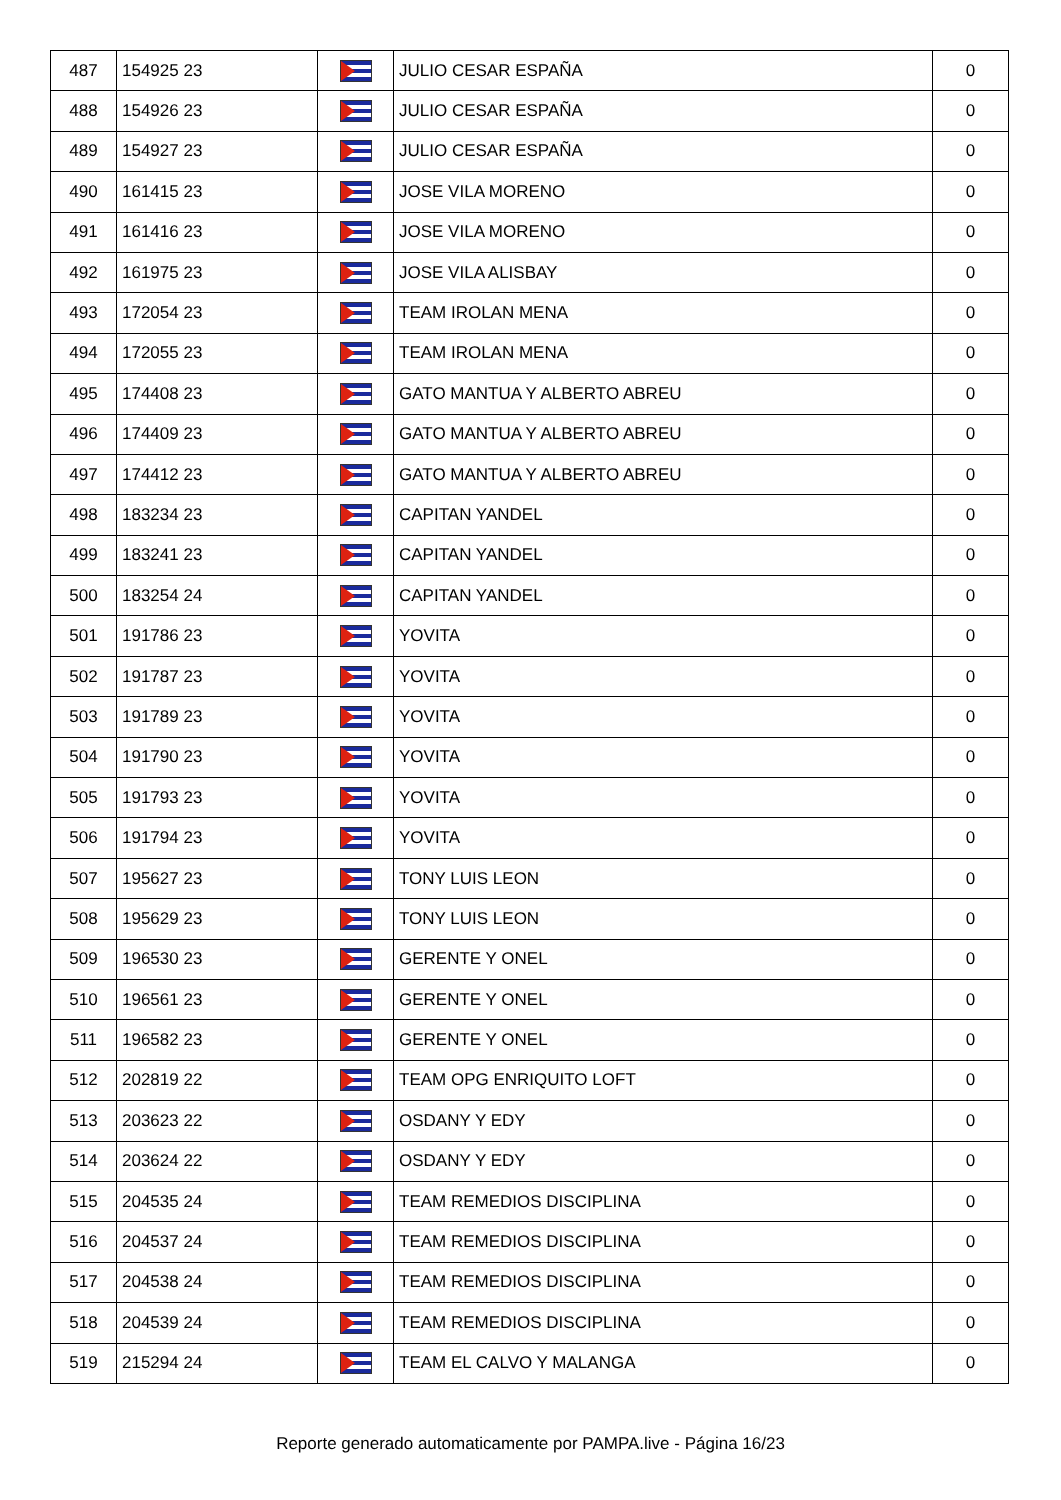| 487 | 154925 23 | | JULIO CESAR ESPAÑA | 0 |
| 488 | 154926 23 | | JULIO CESAR ESPAÑA | 0 |
| 489 | 154927 23 | | JULIO CESAR ESPAÑA | 0 |
| 490 | 161415 23 | | JOSE VILA MORENO | 0 |
| 491 | 161416 23 | | JOSE VILA MORENO | 0 |
| 492 | 161975 23 | | JOSE VILA ALISBAY | 0 |
| 493 | 172054 23 | | TEAM IROLAN MENA | 0 |
| 494 | 172055 23 | | TEAM IROLAN MENA | 0 |
| 495 | 174408 23 | | GATO MANTUA Y ALBERTO ABREU | 0 |
| 496 | 174409 23 | | GATO MANTUA Y ALBERTO ABREU | 0 |
| 497 | 174412 23 | | GATO MANTUA Y ALBERTO ABREU | 0 |
| 498 | 183234 23 | | CAPITAN YANDEL | 0 |
| 499 | 183241 23 | | CAPITAN YANDEL | 0 |
| 500 | 183254 24 | | CAPITAN YANDEL | 0 |
| 501 | 191786 23 | | YOVITA | 0 |
| 502 | 191787 23 | | YOVITA | 0 |
| 503 | 191789 23 | | YOVITA | 0 |
| 504 | 191790 23 | | YOVITA | 0 |
| 505 | 191793 23 | | YOVITA | 0 |
| 506 | 191794 23 | | YOVITA | 0 |
| 507 | 195627 23 | | TONY LUIS LEON | 0 |
| 508 | 195629 23 | | TONY LUIS LEON | 0 |
| 509 | 196530 23 | | GERENTE Y ONEL | 0 |
| 510 | 196561 23 | | GERENTE Y ONEL | 0 |
| 511 | 196582 23 | | GERENTE Y ONEL | 0 |
| 512 | 202819 22 | | TEAM OPG ENRIQUITO LOFT | 0 |
| 513 | 203623 22 | | OSDANY Y EDY | 0 |
| 514 | 203624 22 | | OSDANY Y EDY | 0 |
| 515 | 204535 24 | | TEAM REMEDIOS DISCIPLINA | 0 |
| 516 | 204537 24 | | TEAM REMEDIOS DISCIPLINA | 0 |
| 517 | 204538 24 | | TEAM REMEDIOS DISCIPLINA | 0 |
| 518 | 204539 24 | | TEAM REMEDIOS DISCIPLINA | 0 |
| 519 | 215294 24 | | TEAM EL CALVO Y MALANGA | 0 |
Reporte generado automaticamente por PAMPA.live - Página 16/23